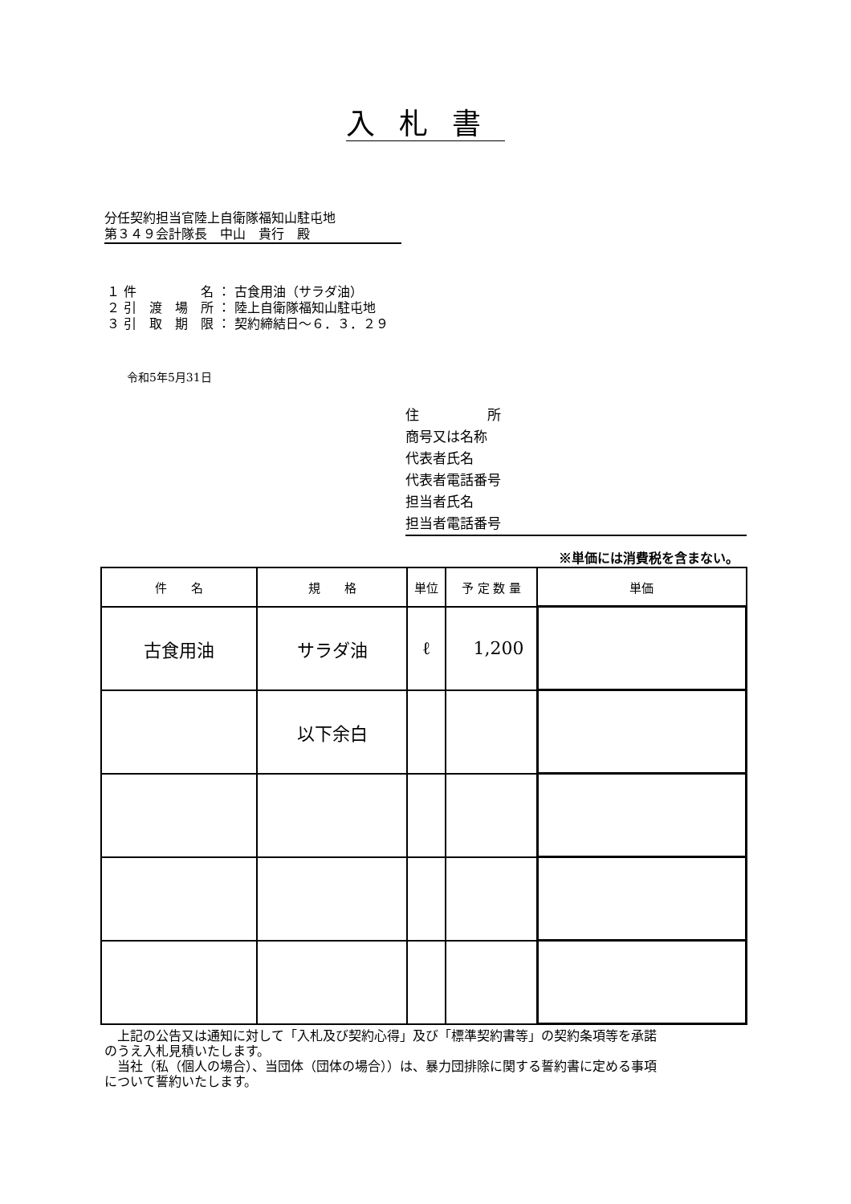入札書
分任契約担当官陸上自衛隊福知山駐屯地
第３４９会計隊長　中山　貴行　殿
１ 件　　　　　名 ： 古食用油（サラダ油）
２ 引　渡　場　所 ： 陸上自衛隊福知山駐屯地
３ 引　取　期　限 ： 契約締結日～６．３．２９
令和5年5月31日
住　　　　　所
商号又は名称
代表者氏名
代表者電話番号
担当者氏名
担当者電話番号
※単価には消費税を含まない。
| 件 名 | 規 格 | 単位 | 予 定 数 量 | 単価 |
| --- | --- | --- | --- | --- |
| 古食用油 | サラダ油 | ℓ | 1,200 | |
| | 以下余白 | | | |
　上記の公告又は通知に対して「入札及び契約心得」及び「標準契約書等」の契約条項等を承諾のうえ入札見積いたします。
　当社（私（個人の場合）、当団体（団体の場合））は、暴力団排除に関する誓約書に定める事項について誓約いたします。